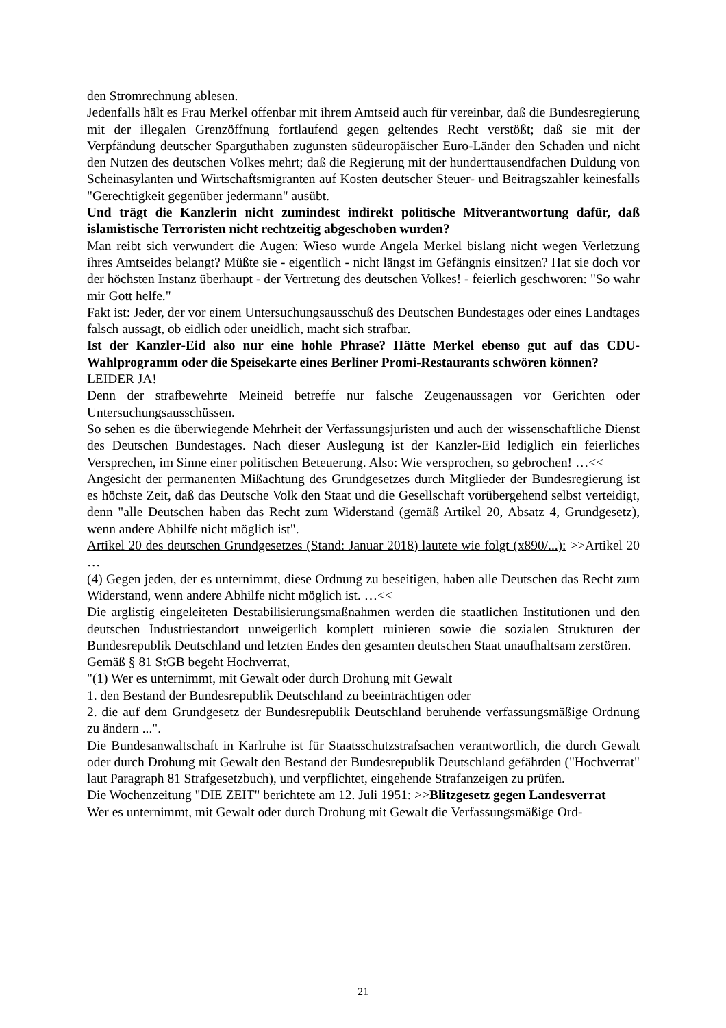den Stromrechnung ablesen.
Jedenfalls hält es Frau Merkel offenbar mit ihrem Amtseid auch für vereinbar, daß die Bundesregierung mit der illegalen Grenzöffnung fortlaufend gegen geltendes Recht verstößt; daß sie mit der Verpfändung deutscher Sparguthaben zugunsten südeuropäischer Euro-Länder den Schaden und nicht den Nutzen des deutschen Volkes mehrt; daß die Regierung mit der hunderttausendfachen Duldung von Scheinasylanten und Wirtschaftsmigranten auf Kosten deutscher Steuer- und Beitragszahler keinesfalls "Gerechtigkeit gegenüber jedermann" ausübt.
Und trägt die Kanzlerin nicht zumindest indirekt politische Mitverantwortung dafür, daß islamistische Terroristen nicht rechtzeitig abgeschoben wurden?
Man reibt sich verwundert die Augen: Wieso wurde Angela Merkel bislang nicht wegen Verletzung ihres Amtseides belangt? Müßte sie - eigentlich - nicht längst im Gefängnis einsitzen? Hat sie doch vor der höchsten Instanz überhaupt - der Vertretung des deutschen Volkes! - feierlich geschworen: "So wahr mir Gott helfe."
Fakt ist: Jeder, der vor einem Untersuchungsausschuß des Deutschen Bundestages oder eines Landtages falsch aussagt, ob eidlich oder uneidlich, macht sich strafbar.
Ist der Kanzler-Eid also nur eine hohle Phrase? Hätte Merkel ebenso gut auf das CDU-Wahlprogramm oder die Speisekarte eines Berliner Promi-Restaurants schwören können?
LEIDER JA!
Denn der strafbewehrte Meineid betreffe nur falsche Zeugenaussagen vor Gerichten oder Untersuchungsausschüssen.
So sehen es die überwiegende Mehrheit der Verfassungsjuristen und auch der wissenschaftliche Dienst des Deutschen Bundestages. Nach dieser Auslegung ist der Kanzler-Eid lediglich ein feierliches Versprechen, im Sinne einer politischen Beteuerung. Also: Wie versprochen, so gebrochen! …<<
Angesicht der permanenten Mißachtung des Grundgesetzes durch Mitglieder der Bundesregierung ist es höchste Zeit, daß das Deutsche Volk den Staat und die Gesellschaft vorübergehend selbst verteidigt, denn "alle Deutschen haben das Recht zum Widerstand (gemäß Artikel 20, Absatz 4, Grundgesetz), wenn andere Abhilfe nicht möglich ist".
Artikel 20 des deutschen Grundgesetzes (Stand: Januar 2018) lautete wie folgt (x890/...): >>Artikel 20 …
(4) Gegen jeden, der es unternimmt, diese Ordnung zu beseitigen, haben alle Deutschen das Recht zum Widerstand, wenn andere Abhilfe nicht möglich ist. …<<
Die arglistig eingeleiteten Destabilisierungsmaßnahmen werden die staatlichen Institutionen und den deutschen Industriestandort unweigerlich komplett ruinieren sowie die sozialen Strukturen der Bundesrepublik Deutschland und letzten Endes den gesamten deutschen Staat unaufhaltsam zerstören.
Gemäß § 81 StGB begeht Hochverrat,
"(1) Wer es unternimmt, mit Gewalt oder durch Drohung mit Gewalt
1. den Bestand der Bundesrepublik Deutschland zu beeinträchtigen oder
2. die auf dem Grundgesetz der Bundesrepublik Deutschland beruhende verfassungsmäßige Ordnung zu ändern ...".
Die Bundesanwaltschaft in Karlruhe ist für Staatsschutzstrafsachen verantwortlich, die durch Gewalt oder durch Drohung mit Gewalt den Bestand der Bundesrepublik Deutschland gefährden ("Hochverrat" laut Paragraph 81 Strafgesetzbuch), und verpflichtet, eingehende Strafanzeigen zu prüfen.
Die Wochenzeitung "DIE ZEIT" berichtete am 12. Juli 1951: >>Blitzgesetz gegen Landesverrat
Wer es unternimmt, mit Gewalt oder durch Drohung mit Gewalt die Verfassungsmäßige Ord-
21